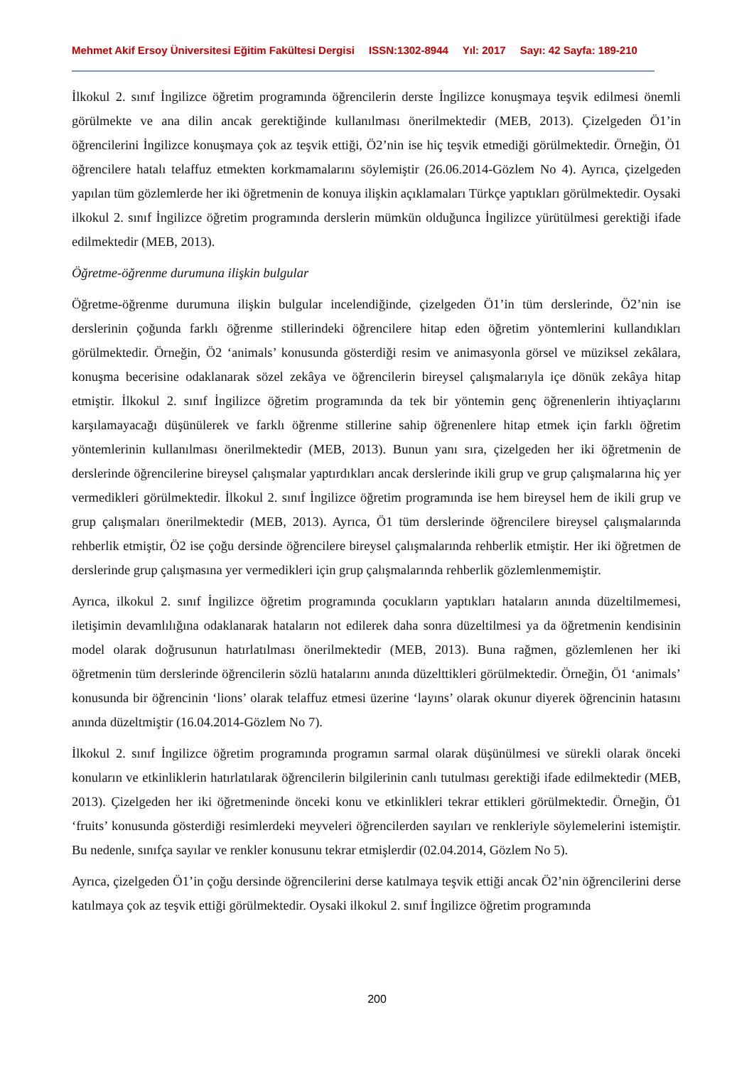Mehmet Akif Ersoy Üniversitesi Eğitim Fakültesi Dergisi ISSN:1302-8944 Yıl: 2017 Sayı: 42 Sayfa: 189-210
İlkokul 2. sınıf İngilizce öğretim programında öğrencilerin derste İngilizce konuşmaya teşvik edilmesi önemli görülmekte ve ana dilin ancak gerektiğinde kullanılması önerilmektedir (MEB, 2013). Çizelgeden Ö1’in öğrencilerini İngilizce konuşmaya çok az teşvik ettiği, Ö2’nin ise hiç teşvik etmediği görülmektedir. Örneğin, Ö1 öğrencilere hatalı telaffuz etmekten korkmamalarını söylemiştir (26.06.2014-Gözlem No 4). Ayrıca, çizelgeden yapılan tüm gözlemlerde her iki öğretmenin de konuya ilişkin açıklamaları Türkçe yaptıkları görülmektedir. Oysaki ilkokul 2. sınıf İngilizce öğretim programında derslerin mümkün olduğunca İngilizce yürütülmesi gerektiği ifade edilmektedir (MEB, 2013).
Öğretme-öğrenme durumuna ilişkin bulgular
Öğretme-öğrenme durumuna ilişkin bulgular incelendiğinde, çizelgeden Ö1’in tüm derslerinde, Ö2’nin ise derslerinin çoğunda farklı öğrenme stillerindeki öğrencilere hitap eden öğretim yöntemlerini kullandıkları görülmektedir. Örneğin, Ö2 ‘animals’ konusunda gösterdiği resim ve animasyonla görsel ve müziksel zekâlara, konuşma becerisine odaklanarak sözel zekâya ve öğrencilerin bireysel çalışmalarıyla içe dönük zekâya hitap etmiştir. İlkokul 2. sınıf İngilizce öğretim programında da tek bir yöntemin genç öğrenenlerin ihtiyaçlarını karşılamayacağı düşünülerek ve farklı öğrenme stillerine sahip öğrenenlere hitap etmek için farklı öğretim yöntemlerinin kullanılması önerilmektedir (MEB, 2013). Bunun yanı sıra, çizelgeden her iki öğretmenin de derslerinde öğrencilerine bireysel çalışmalar yaptırdıkları ancak derslerinde ikili grup ve grup çalışmalarına hiç yer vermedikleri görülmektedir. İlkokul 2. sınıf İngilizce öğretim programında ise hem bireysel hem de ikili grup ve grup çalışmaları önerilmektedir (MEB, 2013). Ayrıca, Ö1 tüm derslerinde öğrencilere bireysel çalışmalarında rehberlik etmiştir, Ö2 ise çoğu dersinde öğrencilere bireysel çalışmalarında rehberlik etmiştir. Her iki öğretmen de derslerinde grup çalışmasına yer vermedikleri için grup çalışmalarında rehberlik gözlemlenmemiştir.
Ayrıca, ilkokul 2. sınıf İngilizce öğretim programında çocukların yaptıkları hataların anında düzeltilmemesi, iletişimin devamlılığına odaklanarak hataların not edilerek daha sonra düzeltilmesi ya da öğretmenin kendisinin model olarak doğrusunun hatırlatılması önerilmektedir (MEB, 2013). Buna rağmen, gözlemlenen her iki öğretmenin tüm derslerinde öğrencilerin sözlü hatalarını anında düzelttikleri görülmektedir. Örneğin, Ö1 ‘animals’ konusunda bir öğrencinin ‘lions’ olarak telaffuz etmesi üzerine ‘layıns’ olarak okunur diyerek öğrencinin hatasını anında düzeltmiştir (16.04.2014-Gözlem No 7).
İlkokul 2. sınıf İngilizce öğretim programında programın sarmal olarak düşünülmesi ve sürekli olarak önceki konuların ve etkinliklerin hatırlatılarak öğrencilerin bilgilerinin canlı tutulması gerektiği ifade edilmektedir (MEB, 2013). Çizelgeden her iki öğretmeninde önceki konu ve etkinlikleri tekrar ettikleri görülmektedir. Örneğin, Ö1 ‘fruits’ konusunda gösterdiği resimlerdeki meyveleri öğrencilerden sayıları ve renkleriyle söylemelerini istemiştir. Bu nedenle, sınıfça sayılar ve renkler konusunu tekrar etmişlerdir (02.04.2014, Gözlem No 5).
Ayrıca, çizelgeden Ö1’in çoğu dersinde öğrencilerini derse katılmaya teşvik ettiği ancak Ö2’nin öğrencilerini derse katılmaya çok az teşvik ettiği görülmektedir. Oysaki ilkokul 2. sınıf İngilizce öğretim programında
200